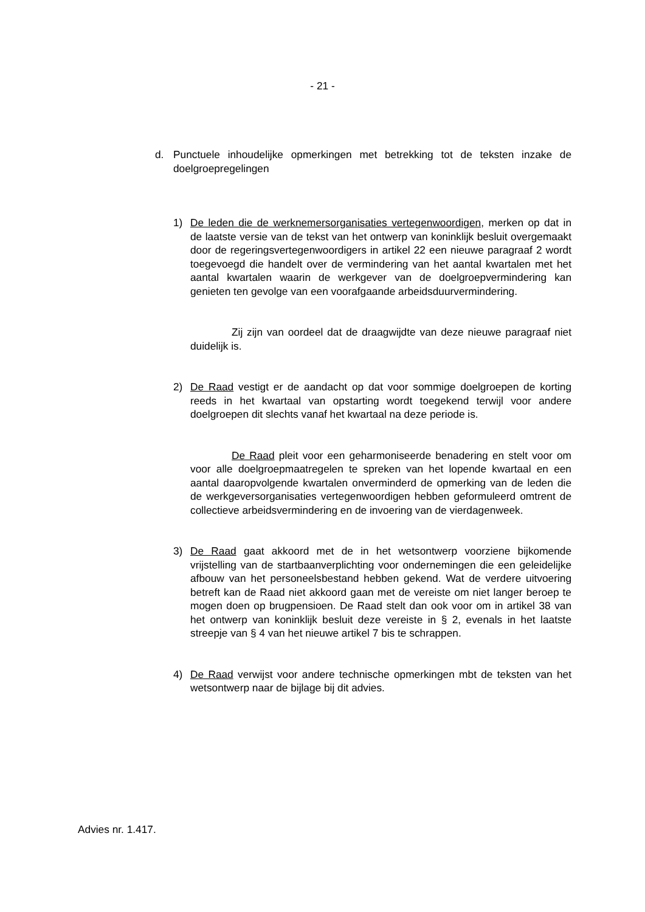- 21 -
d. Punctuele inhoudelijke opmerkingen met betrekking tot de teksten inzake de doelgroepregelingen
1) De leden die de werknemersorganisaties vertegenwoordigen, merken op dat in de laatste versie van de tekst van het ontwerp van koninklijk besluit overgemaakt door de regeringsvertegenwoordigers in artikel 22 een nieuwe paragraaf 2 wordt toegevoegd die handelt over de vermindering van het aantal kwartalen met het aantal kwartalen waarin de werkgever van de doelgroepvermindering kan genieten ten gevolge van een voorafgaande arbeidsduurvermindering.
Zij zijn van oordeel dat de draagwijdte van deze nieuwe paragraaf niet duidelijk is.
2) De Raad vestigt er de aandacht op dat voor sommige doelgroepen de korting reeds in het kwartaal van opstarting wordt toegekend terwijl voor andere doelgroepen dit slechts vanaf het kwartaal na deze periode is.
De Raad pleit voor een geharmoniseerde benadering en stelt voor om voor alle doelgroepmaatregelen te spreken van het lopende kwartaal en een aantal daaropvolgende kwartalen onverminderd de opmerking van de leden die de werkgeversorganisaties vertegenwoordigen hebben geformuleerd omtrent de collectieve arbeidsvermindering en de invoering van de vierdagenweek.
3) De Raad gaat akkoord met de in het wetsontwerp voorziene bijkomende vrijstelling van de startbaanverplichting voor ondernemingen die een geleidelijke afbouw van het personeelsbestand hebben gekend. Wat de verdere uitvoering betreft kan de Raad niet akkoord gaan met de vereiste om niet langer beroep te mogen doen op brugpensioen. De Raad stelt dan ook voor om in artikel 38 van het ontwerp van koninklijk besluit deze vereiste in § 2, evenals in het laatste streepje van § 4 van het nieuwe artikel 7 bis te schrappen.
4) De Raad verwijst voor andere technische opmerkingen mbt de teksten van het wetsontwerp naar de bijlage bij dit advies.
Advies nr. 1.417.